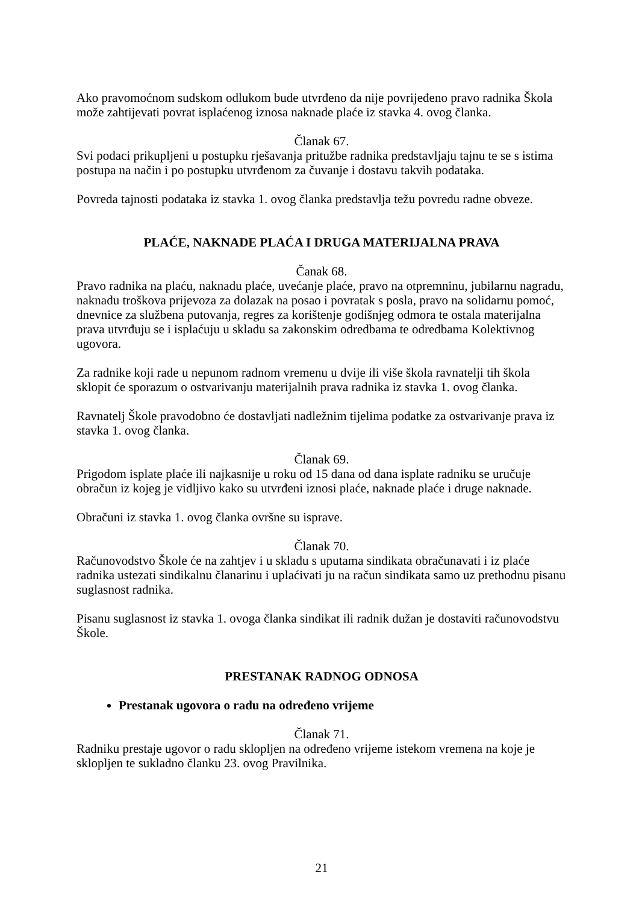Ako pravomoćnom sudskom odlukom bude utvrđeno da nije povrijeđeno pravo radnika Škola može zahtijevati povrat isplaćenog iznosa naknade plaće iz stavka 4. ovog članka.
Članak 67.
Svi podaci prikupljeni u postupku rješavanja pritužbe radnika predstavljaju tajnu te se s istima postupa na način i po postupku utvrđenom za čuvanje i dostavu takvih podataka.
Povreda tajnosti podataka iz stavka 1. ovog članka predstavlja težu povredu radne obveze.
PLAĆE, NAKNADE PLAĆA I DRUGA MATERIJALNA PRAVA
Čanak 68.
Pravo radnika na plaću, naknadu plaće, uvećanje plaće, pravo na otpremninu, jubilarnu nagradu, naknadu troškova prijevoza za dolazak na posao i povratak s posla, pravo na solidarnu pomoć, dnevnice za službena putovanja, regres za korištenje godišnjeg odmora te ostala materijalna prava utvrđuju se i isplaćuju u skladu sa zakonskim odredbama te odredbama Kolektivnog ugovora.
Za radnike koji rade u nepunom radnom vremenu u dvije ili više škola ravnatelji tih škola sklopit će sporazum o ostvarivanju materijalnih prava radnika iz stavka 1. ovog članka.
Ravnatelj Škole pravodobno će dostavljati nadležnim tijelima podatke za ostvarivanje prava iz stavka 1. ovog članka.
Članak 69.
Prigodom isplate plaće ili najkasnije u roku od 15 dana od dana isplate radniku se uručuje obračun iz kojeg je vidljivo kako su utvrđeni iznosi plaće, naknade plaće i druge naknade.
Obračuni iz stavka 1. ovog članka ovršne su isprave.
Članak 70.
Računovodstvo Škole će na zahtjev i u skladu s uputama sindikata obračunavati i iz plaće radnika ustezati sindikalnu članarinu i uplaćivati ju na račun sindikata samo uz prethodnu pisanu suglasnost radnika.
Pisanu suglasnost iz stavka 1. ovoga članka sindikat ili radnik dužan je dostaviti računovodstvu Škole.
PRESTANAK RADNOG ODNOSA
Prestanak ugovora o radu na određeno vrijeme
Članak 71.
Radniku prestaje ugovor o radu sklopljen na određeno vrijeme istekom vremena na koje je sklopljen te sukladno članku 23. ovog Pravilnika.
21